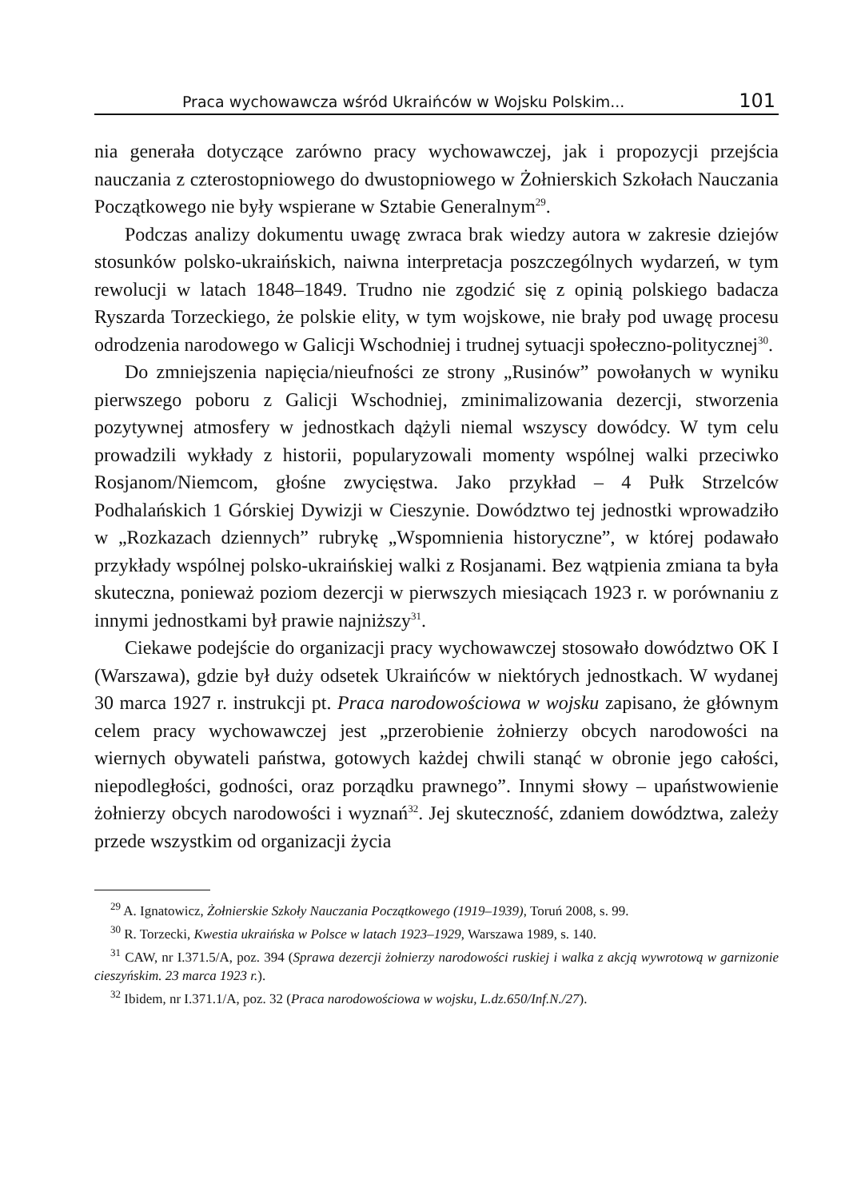Praca wychowawcza wśród Ukraińców w Wojsku Polskim... 101
nia generała dotyczące zarówno pracy wychowawczej, jak i propozycji przejścia nauczania z czterostopniowego do dwustopniowego w Żołnierskich Szkołach Nauczania Początkowego nie były wspierane w Sztabie Generalnym<sup>29</sup>.
Podczas analizy dokumentu uwagę zwraca brak wiedzy autora w zakresie dziejów stosunków polsko-ukraińskich, naiwna interpretacja poszczególnych wydarzeń, w tym rewolucji w latach 1848–1849. Trudno nie zgodzić się z opinią polskiego badacza Ryszarda Torzeckiego, że polskie elity, w tym wojskowe, nie brały pod uwagę procesu odrodzenia narodowego w Galicji Wschodniej i trudnej sytuacji społeczno-politycznej<sup>30</sup>.
Do zmniejszenia napięcia/nieufności ze strony „Rusinów” powołanych w wyniku pierwszego poboru z Galicji Wschodniej, zminimalizowania dezercji, stworzenia pozytywnej atmosfery w jednostkach dążyli niemal wszyscy dowódcy. W tym celu prowadzili wykłady z historii, popularyzowali momenty wspólnej walki przeciwko Rosjanom/Niemcom, głośne zwycięstwa. Jako przykład – 4 Pułk Strzelców Podhalańskich 1 Górskiej Dywizji w Cieszynie. Dowództwo tej jednostki wprowadziło w „Rozkazach dziennych” rubrykę „Wspomnienia historyczne”, w której podawało przykłady wspólnej polsko-ukraińskiej walki z Rosjanami. Bez wątpienia zmiana ta była skuteczna, ponieważ poziom dezercji w pierwszych miesiącach 1923 r. w porównaniu z innymi jednostkami był prawie najniższy<sup>31</sup>.
Ciekawe podejście do organizacji pracy wychowawczej stosowało dowództwo OK I (Warszawa), gdzie był duży odsetek Ukraińców w niektórych jednostkach. W wydanej 30 marca 1927 r. instrukcji pt. Praca narodowościowa w wojsku zapisano, że głównym celem pracy wychowawczej jest „przerobienie żołnierzy obcych narodowości na wiernych obywateli państwa, gotowych każdej chwili stanąć w obronie jego całości, niepodległości, godności, oraz porządku prawnego”. Innymi słowy – upaństwowienie żołnierzy obcych narodowości i wyznań<sup>32</sup>. Jej skuteczność, zdaniem dowództwa, zależy przede wszystkim od organizacji życia
<sup>29</sup> A. Ignatowicz, Żołnierskie Szkoły Nauczania Początkowego (1919–1939), Toruń 2008, s. 99.
<sup>30</sup> R. Torzecki, Kwestia ukraińska w Polsce w latach 1923–1929, Warszawa 1989, s. 140.
<sup>31</sup> CAW, nr I.371.5/A, poz. 394 (Sprawa dezercji żołnierzy narodowości ruskiej i walka z akcją wywrotową w garnizonie cieszyńskim. 23 marca 1923 r.).
<sup>32</sup> Ibidem, nr I.371.1/A, poz. 32 (Praca narodowościowa w wojsku, L.dz.650/Inf.N./27).